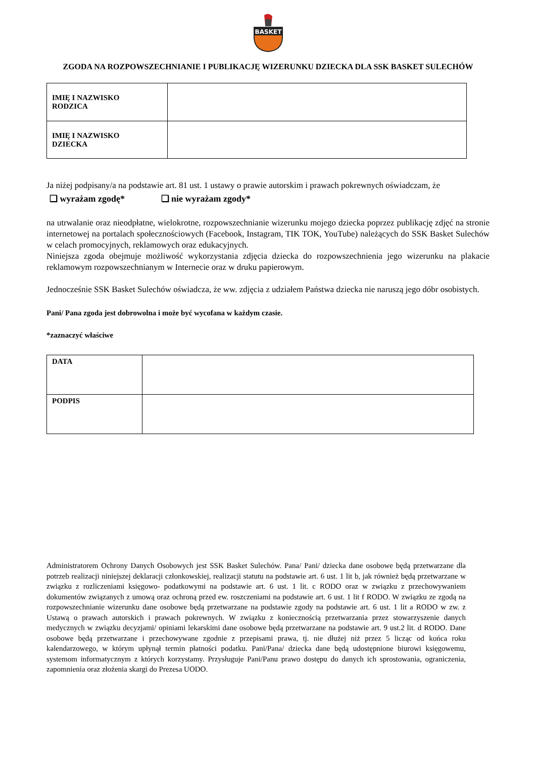BASKET
ZGODA NA ROZPOWSZECHNIANIE I PUBLIKACJĘ WIZERUNKU DZIECKA DLA SSK BASKET SULECHÓW
| IMIĘ I NAZWISKO RODZICA | |
| IMIĘ I NAZWISKO DZIECKA | |
Ja niżej podpisany/a na podstawie art. 81 ust. 1 ustawy o prawie autorskim i prawach pokrewnych oświadczam, że
❏ wyrażam zgodę* ❏ nie wyrażam zgody*
na utrwalanie oraz nieodpłatne, wielokrotne, rozpowszechnianie wizerunku mojego dziecka poprzez publikację zdjęć na stronie internetowej na portalach społecznościowych (Facebook, Instagram, TIK TOK, YouTube) należących do SSK Basket Sulechów w celach promocyjnych, reklamowych oraz edukacyjnych.
Niniejsza zgoda obejmuje możliwość wykorzystania zdjęcia dziecka do rozpowszechnienia jego wizerunku na plakacie reklamowym rozpowszechnianym w Internecie oraz w druku papierowym.
Jednocześnie SSK Basket Sulechów oświadcza, że ww. zdjęcia z udziałem Państwa dziecka nie naruszą jego dóbr osobistych.
Pani/ Pana zgoda jest dobrowolna i może być wycofana w każdym czasie.
*zaznaczyć właściwe
| DATA | |
| PODPIS | |
Administratorem Ochrony Danych Osobowych jest SSK Basket Sulechów. Pana/ Pani/ dziecka dane osobowe będą przetwarzane dla potrzeb realizacji niniejszej deklaracji członkowskiej, realizacji statutu na podstawie art. 6 ust. 1 lit b, jak również będą przetwarzane w związku z rozliczeniami księgowo- podatkowymi na podstawie art. 6 ust. 1 lit. c RODO oraz w związku z przechowywaniem dokumentów związanych z umową oraz ochroną przed ew. roszczeniami na podstawie art. 6 ust. 1 lit f RODO. W związku ze zgodą na rozpowszechnianie wizerunku dane osobowe będą przetwarzane na podstawie zgody na podstawie art. 6 ust. 1 lit a RODO w zw. z Ustawą o prawach autorskich i prawach pokrewnych. W związku z koniecznością przetwarzania przez stowarzyszenie danych medycznych w związku decyzjami/ opiniami lekarskimi dane osobowe będą przetwarzane na podstawie art. 9 ust.2 lit. d RODO. Dane osobowe będą przetwarzane i przechowywane zgodnie z przepisami prawa, tj. nie dłużej niż przez 5 licząc od końca roku kalendarzowego, w którym upłynął termin płatności podatku. Pani/Pana/ dziecka dane będą udostępnione biurowi księgowemu, systemom informatycznym z których korzystamy. Przysługuje Pani/Panu prawo dostępu do danych ich sprostowania, ograniczenia, zapomnienia oraz złożenia skargi do Prezesa UODO.